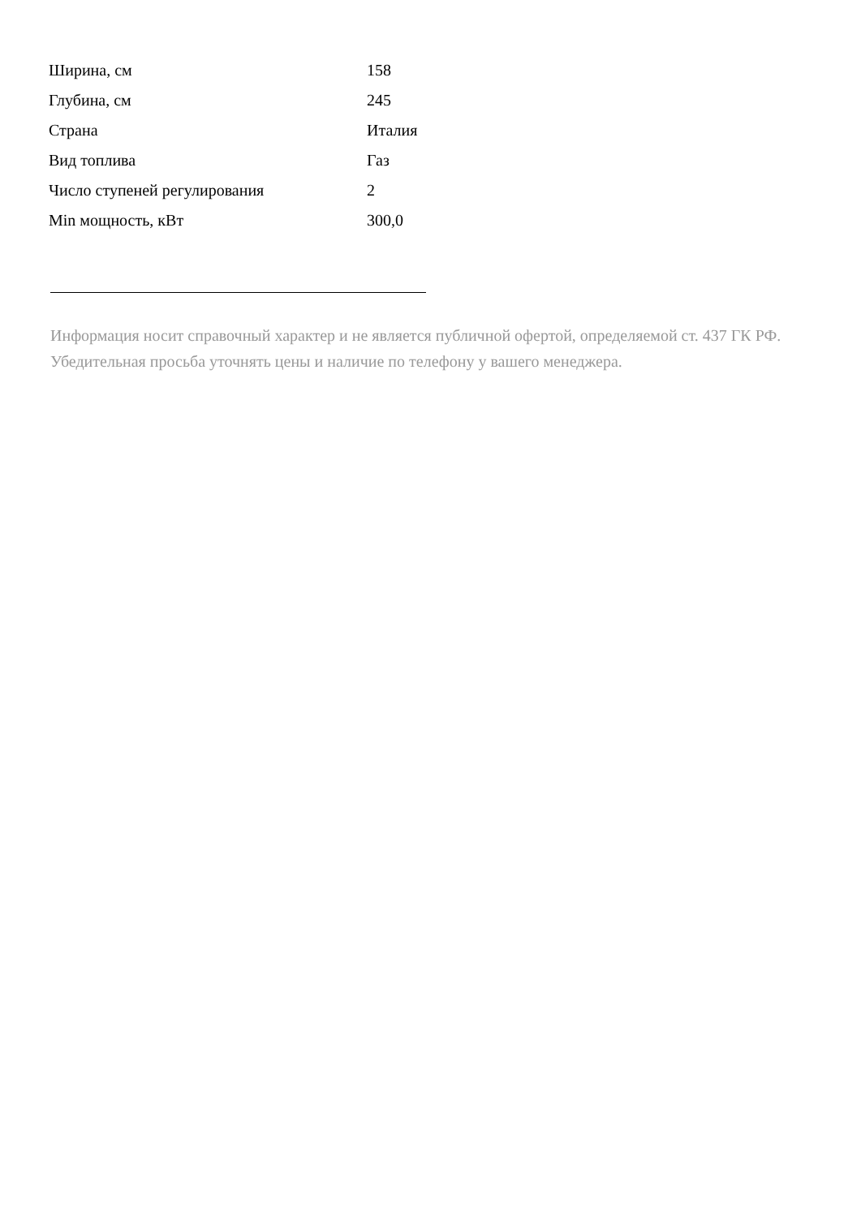| Ширина, см | 158 |
| Глубина, см | 245 |
| Страна | Италия |
| Вид топлива | Газ |
| Число ступеней регулирования | 2 |
| Min мощность, кВт | 300,0 |
Информация носит справочный характер и не является публичной офертой, определяемой ст. 437 ГК РФ. Убедительная просьба уточнять цены и наличие по телефону у вашего менеджера.